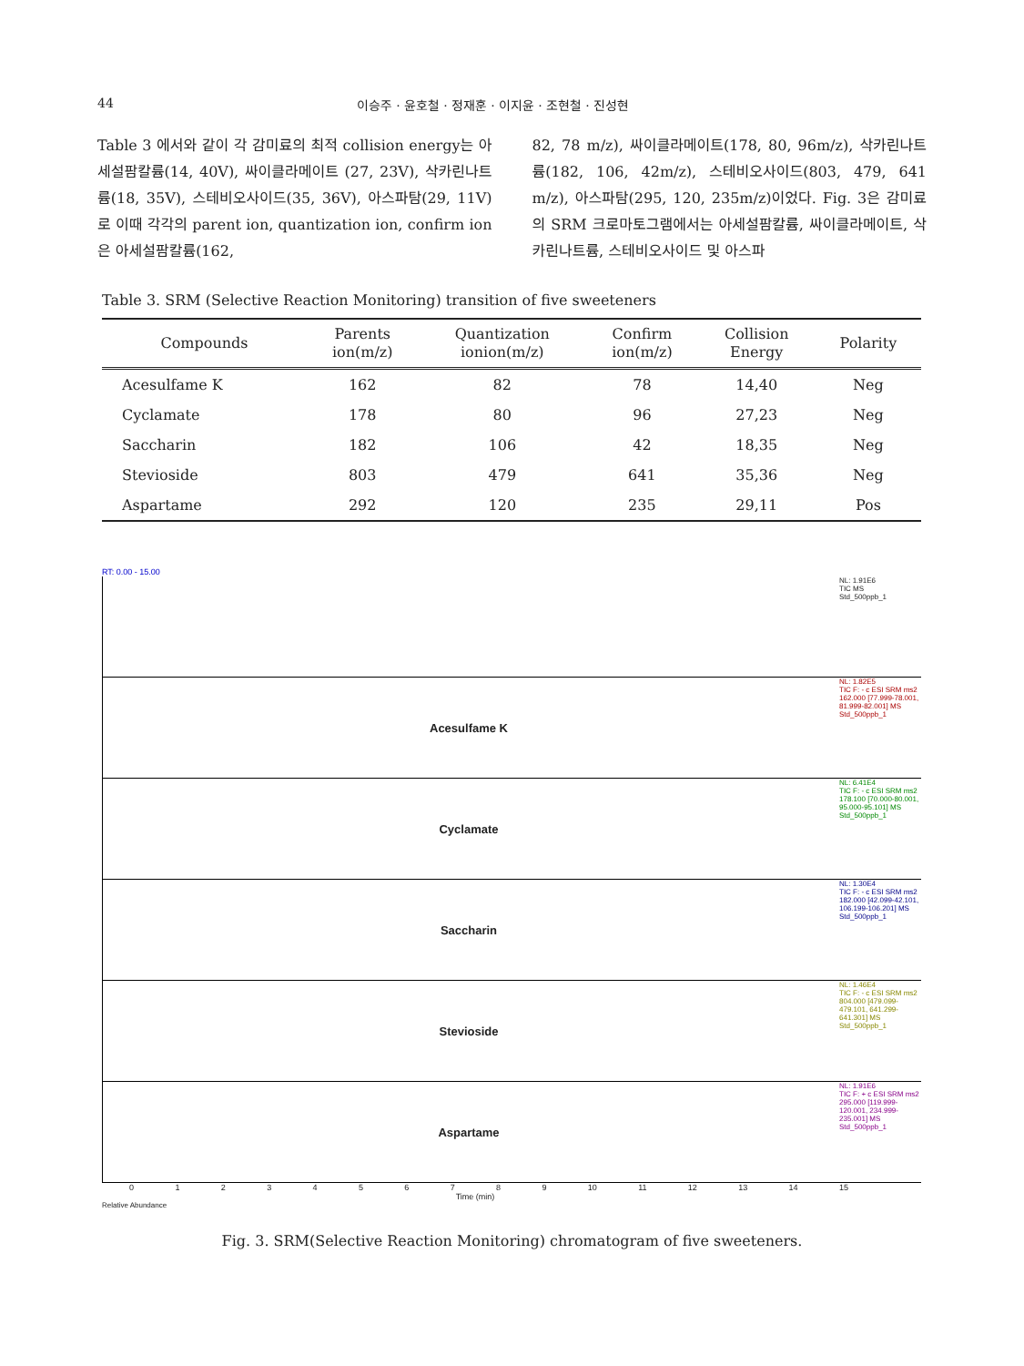44 이승주 · 윤호철 · 정재훈 · 이지윤 · 조현철 · 진성현
Table 3 에서와 같이 각 감미료의 최적 collision energy는 아세설팜칼륨(14, 40V), 싸이클라메이트 (27, 23V), 삭카린나트륨(18, 35V), 스테비오사이드(35, 36V), 아스파탐(29, 11V)로 이때 각각의 parent ion, quantization ion, confirm ion은 아세설팜칼륨(162,
82, 78 m/z), 싸이클라메이트(178, 80, 96m/z), 삭카린나트륨(182, 106, 42m/z), 스테비오사이드(803, 479, 641 m/z), 아스파탐(295, 120, 235m/z)이었다. Fig. 3은 감미료의 SRM 크로마토그램에서는 아세설팜칼륨, 싸이클라메이트, 삭카린나트륨, 스테비오사이드 및 아스파
Table 3. SRM (Selective Reaction Monitoring) transition of five sweeteners
| Compounds | Parents ion(m/z) | Quantization ionion(m/z) | Confirm ion(m/z) | Collision Energy | Polarity |
| --- | --- | --- | --- | --- | --- |
| Acesulfame K | 162 | 82 | 78 | 14,40 | Neg |
| Cyclamate | 178 | 80 | 96 | 27,23 | Neg |
| Saccharin | 182 | 106 | 42 | 18,35 | Neg |
| Stevioside | 803 | 479 | 641 | 35,36 | Neg |
| Aspartame | 292 | 120 | 235 | 29,11 | Pos |
RT: 0.00 - 15.00
NL: 1.91E6
TIC MS
Std_500ppb_1
Acesulfame K
NL: 1.82E5
TIC F: - c ESI SRM ms2 162.000 [77.999-78.001, 81.999-82.001] MS Std_500ppb_1
Cyclamate
NL: 6.41E4
TIC F: - c ESI SRM ms2 178.100 [70.000-80.001, 95.000-95.101] MS Std_500ppb_1
Saccharin
NL: 1.30E4
TIC F: - c ESI SRM ms2 182.000 [42.099-42.101, 106.199-106.201] MS Std_500ppb_1
Stevioside
NL: 1.46E4
TIC F: - c ESI SRM ms2 804.000 [479.099-479.101, 641.299-641.301] MS Std_500ppb_1
Aspartame
NL: 1.91E6
TIC F: + c ESI SRM ms2 295.000 [119.999-120.001, 234.999-235.001] MS Std_500ppb_1
0123456789 10 11 12 13 14 15
Time (min)
Relative Abundance
Fig. 3. SRM(Selective Reaction Monitoring) chromatogram of five sweeteners.